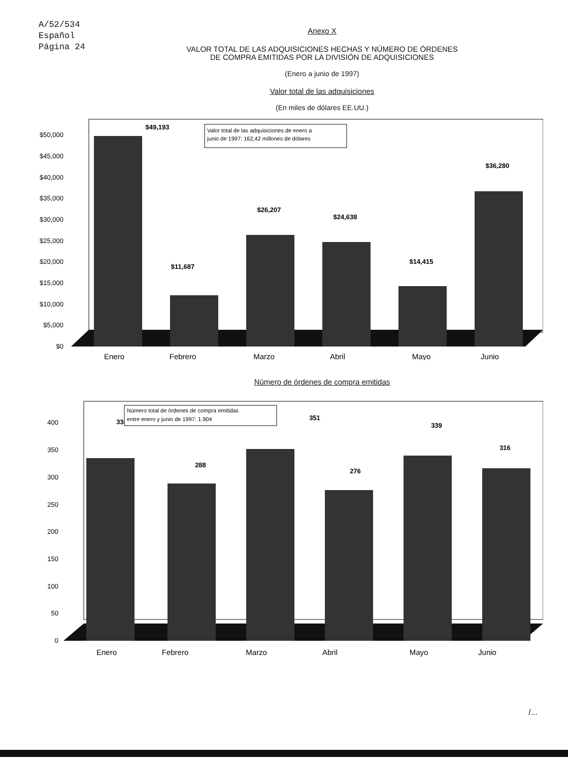A/52/534
Español
Página 24
Anexo X
VALOR TOTAL DE LAS ADQUISICIONES HECHAS Y NÚMERO DE ÓRDENES
DE COMPRA EMITIDAS POR LA DIVISIÓN DE ADQUISICIONES
(Enero a junio de 1997)
Valor total de las adquisiciones
(En miles de dólares EE.UU.)
$50,000
$45,000
$40,000
$35,000
$30,000
$25,000
$20,000
$15,000
$10,000
$5,000
$0
$49,193
$11,687
$26,207
$24,638
$14,415
$36,280
Valor total de las adquisiciones de enero a
junio de 1997: 162,42 millones de dólares
Enero
Febrero
Marzo
Abril
Mayo
Junio
Número de órdenes de compra emitidas
400
350
300
250
200
150
100
50
0
334
288
351
276
339
316
Número total de órdenes de compra emitidas
entre enero y junio de 1997: 1.904
Enero
Febrero
Marzo
Abril
Mayo
Junio
/...